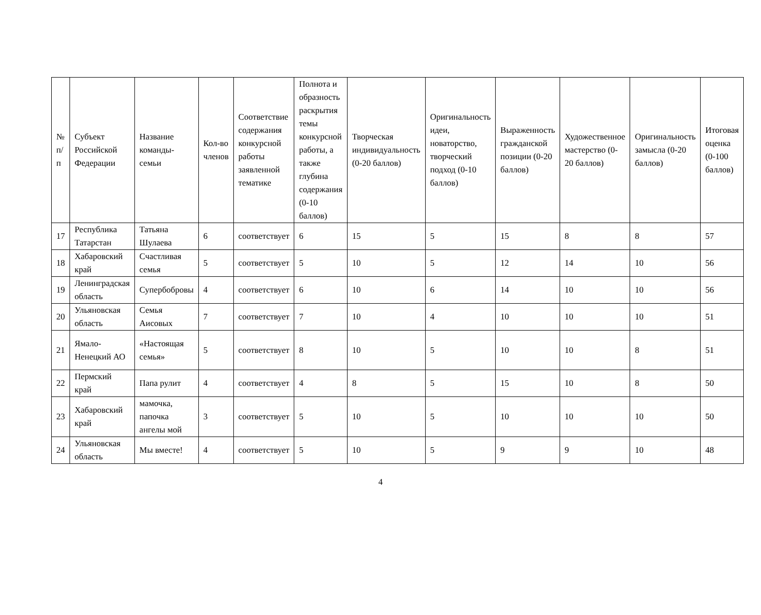| № п/п | Субъект Российской Федерации | Название команды-семьи | Кол-во членов | Соответствие содержания конкурсной работы заявленной тематике | Полнота и образность раскрытия темы конкурсной работы, а также глубина содержания (0-10 баллов) | Творческая индивидуальность (0-20 баллов) | Оригинальность идеи, новаторство, творческий подход (0-10 баллов) | Выраженность гражданской позиции (0-20 баллов) | Художественное мастерство (0-20 баллов) | Оригинальность замысла (0-20 баллов) | Итоговая оценка (0-100 баллов) |
| --- | --- | --- | --- | --- | --- | --- | --- | --- | --- | --- | --- |
| 17 | Республика Татарстан | Татьяна Шулаева | 6 | соответствует | 6 | 15 | 5 | 15 | 8 | 8 | 57 |
| 18 | Хабаровский край | Счастливая семья | 5 | соответствует | 5 | 10 | 5 | 12 | 14 | 10 | 56 |
| 19 | Ленинградская область | Супербобровы | 4 | соответствует | 6 | 10 | 6 | 14 | 10 | 10 | 56 |
| 20 | Ульяновская область | Семья Аисовых | 7 | соответствует | 7 | 10 | 4 | 10 | 10 | 10 | 51 |
| 21 | Ямало-Ненецкий АО | «Настоящая семья» | 5 | соответствует | 8 | 10 | 5 | 10 | 10 | 8 | 51 |
| 22 | Пермский край | Папа рулит | 4 | соответствует | 4 | 8 | 5 | 15 | 10 | 8 | 50 |
| 23 | Хабаровский край | мамочка, папочка ангелы мой | 3 | соответствует | 5 | 10 | 5 | 10 | 10 | 10 | 50 |
| 24 | Ульяновская область | Мы вместе! | 4 | соответствует | 5 | 10 | 5 | 9 | 9 | 10 | 48 |
4